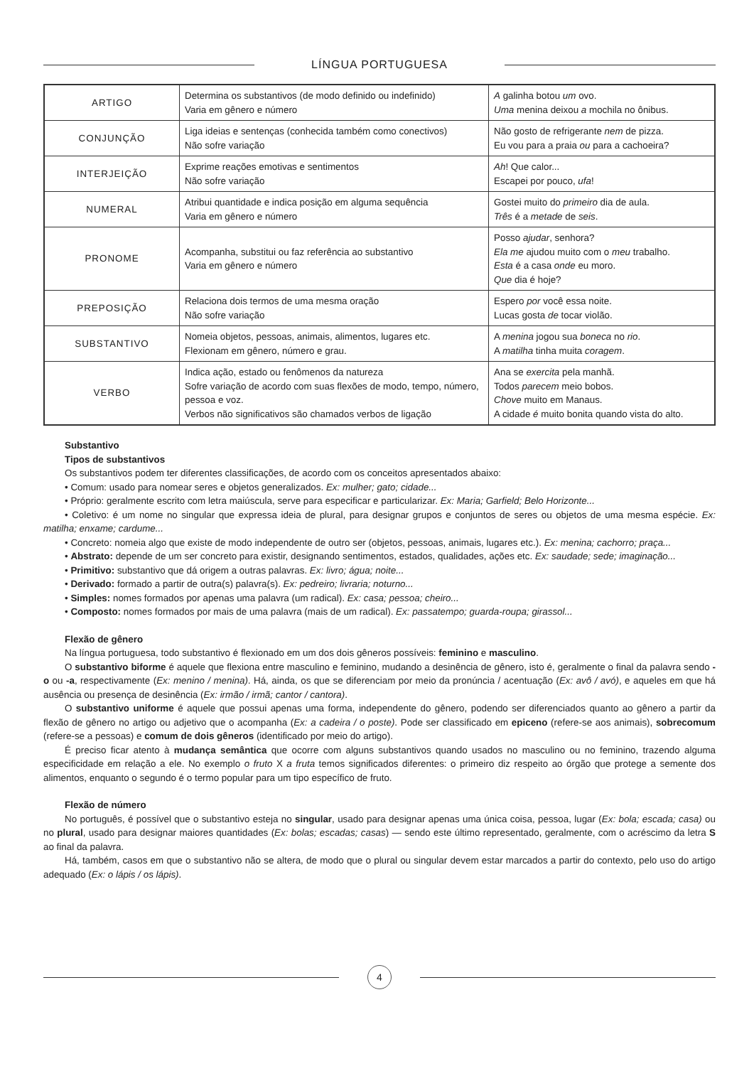LÍNGUA PORTUGUESA
| ARTIGO | Determina os substantivos (de modo definido ou indefinido) Varia em gênero e número | A galinha botou um ovo. Uma menina deixou a mochila no ônibus. |
| CONJUNÇÃO | Liga ideias e sentenças (conhecida também como conectivos) Não sofre variação | Não gosto de refrigerante nem de pizza. Eu vou para a praia ou para a cachoeira? |
| INTERJEIÇÃO | Exprime reações emotivas e sentimentos Não sofre variação | Ah ! Que calor... Escapei por pouco, ufa ! |
| NUMERAL | Atribui quantidade e indica posição em alguma sequência Varia em gênero e número | Gostei muito do primeiro dia de aula. Três é a metade de seis . |
| PRONOME | Acompanha, substitui ou faz referência ao substantivo Varia em gênero e número | Posso ajudar , senhora? Ela me ajudou muito com o meu trabalho. Esta é a casa onde eu moro. Que dia é hoje? |
| PREPOSIÇÃO | Relaciona dois termos de uma mesma oração Não sofre variação | Espero por você essa noite. Lucas gosta de tocar violão. |
| SUBSTANTIVO | Nomeia objetos, pessoas, animais, alimentos, lugares etc. Flexionam em gênero, número e grau. | A menina jogou sua boneca no rio . A matilha tinha muita coragem . |
| VERBO | Indica ação, estado ou fenômenos da natureza Sofre variação de acordo com suas flexões de modo, tempo, número, pessoa e voz. Verbos não significativos são chamados verbos de ligação | Ana se exercita pela manhã. Todos parecem meio bobos. Chove muito em Manaus. A cidade é muito bonita quando vista do alto. |
Substantivo
Tipos de substantivos
Os substantivos podem ter diferentes classificações, de acordo com os conceitos apresentados abaixo:
• Comum: usado para nomear seres e objetos generalizados. Ex: mulher; gato; cidade...
• Próprio: geralmente escrito com letra maiúscula, serve para especificar e particularizar. Ex: Maria; Garfield; Belo Horizonte...
• Coletivo: é um nome no singular que expressa ideia de plural, para designar grupos e conjuntos de seres ou objetos de uma mesma espécie. Ex: matilha; enxame; cardume...
• Concreto: nomeia algo que existe de modo independente de outro ser (objetos, pessoas, animais, lugares etc.). Ex: menina; cachorro; praça...
• Abstrato: depende de um ser concreto para existir, designando sentimentos, estados, qualidades, ações etc. Ex: saudade; sede; imaginação...
• Primitivo: substantivo que dá origem a outras palavras. Ex: livro; água; noite...
• Derivado: formado a partir de outra(s) palavra(s). Ex: pedreiro; livraria; noturno...
• Simples: nomes formados por apenas uma palavra (um radical). Ex: casa; pessoa; cheiro...
• Composto: nomes formados por mais de uma palavra (mais de um radical). Ex: passatempo; guarda-roupa; girassol...
Flexão de gênero
Na língua portuguesa, todo substantivo é flexionado em um dos dois gêneros possíveis: feminino e masculino.
O substantivo biforme é aquele que flexiona entre masculino e feminino, mudando a desinência de gênero, isto é, geralmente o final da palavra sendo -o ou -a, respectivamente (Ex: menino / menina). Há, ainda, os que se diferenciam por meio da pronúncia / acentuação (Ex: avô / avó), e aqueles em que há ausência ou presença de desinência (Ex: irmão / irmã; cantor / cantora).
O substantivo uniforme é aquele que possui apenas uma forma, independente do gênero, podendo ser diferenciados quanto ao gênero a partir da flexão de gênero no artigo ou adjetivo que o acompanha (Ex: a cadeira / o poste). Pode ser classificado em epiceno (refere-se aos animais), sobrecomum (refere-se a pessoas) e comum de dois gêneros (identificado por meio do artigo).
É preciso ficar atento à mudança semântica que ocorre com alguns substantivos quando usados no masculino ou no feminino, trazendo alguma especificidade em relação a ele. No exemplo o fruto X a fruta temos significados diferentes: o primeiro diz respeito ao órgão que protege a semente dos alimentos, enquanto o segundo é o termo popular para um tipo específico de fruto.
Flexão de número
No português, é possível que o substantivo esteja no singular, usado para designar apenas uma única coisa, pessoa, lugar (Ex: bola; escada; casa) ou no plural, usado para designar maiores quantidades (Ex: bolas; escadas; casas) — sendo este último representado, geralmente, com o acréscimo da letra S ao final da palavra.
Há, também, casos em que o substantivo não se altera, de modo que o plural ou singular devem estar marcados a partir do contexto, pelo uso do artigo adequado (Ex: o lápis / os lápis).
4